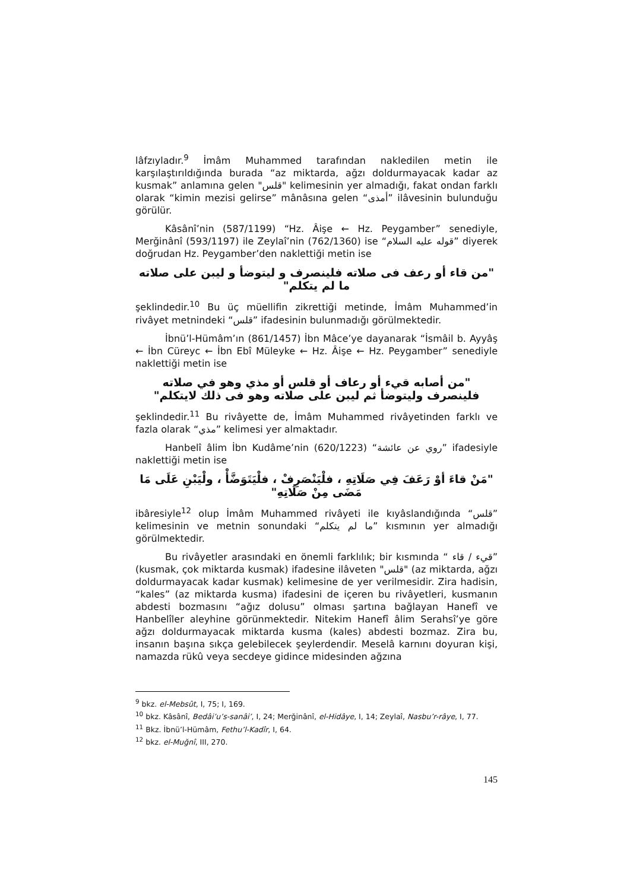lâfzıyladır.<sup>9</sup> İmâm Muhammed tarafından nakledilen metin ile karşılaştırıldığında burada “az miktarda, ağzı doldurmayacak kadar az kusmak” anlamına gelen "قلس" kelimesinin yer almadığı, fakat ondan farklı olarak “kimin mezisi gelirse” mânâsına gelen “أمذى” ilâvesinin bulunduğu görülür.
Kâsânî’nin (587/1199) “Hz. Âişe ← Hz. Peygamber” senediyle, Merğinânî (593/1197) ile Zeylaî’nin (762/1360) ise “قوله عليه السلام” diyerek doğrudan Hz. Peygamber’den naklettiği metin ise
"من قاء أو رعف فى صلاته فلينصرف و ليتوضأ و ليبن على صلاته ما لم يتكلم"
şeklindedir.<sup>10</sup> Bu üç müellifin zikrettiği metinde, İmâm Muhammed’in rivâyet metnindeki “قلس” ifadesinin bulunmadığı görülmektedir.
İbnü’l-Hümâm’ın (861/1457) İbn Mâce’ye dayanarak “İsmâil b. Ayyâş ← İbn Cüreyc ← İbn Ebî Müleyke ← Hz. Âişe ← Hz. Peygamber” senediyle naklettiği metin ise
"من أصابه قيء أو رعاف أو قلس أو مذي وهو في صلاته فلينصرف وليتوضأ ثم ليبن على صلاته وهو فى ذلك لايتكلم"
şeklindedir.<sup>11</sup> Bu rivâyette de, İmâm Muhammed rivâyetinden farklı ve fazla olarak “مذي” kelimesi yer almaktadır.
Hanbelî âlim İbn Kudâme’nin (620/1223) “روي عن عائشة” ifadesiyle naklettiği metin ise
"مَنْ قاءَ أوْ رَعَفَ فِي صَلَاتِهِ ، فلْيَنْصَرِفْ ، فلْيَتَوَضَّأْ ، ولْيَبْنِ عَلَى مَا مَضَى مِنْ صَلَاتِهِ"
ibâresiyle<sup>12</sup> olup İmâm Muhammed rivâyeti ile kıyâslandığında “قلس” kelimesinin ve metnin sonundaki “ما لم يتكلم” kısmının yer almadığı görülmektedir.
Bu rivâyetler arasındaki en önemli farklılık; bir kısmında “ قيء / قاء” (kusmak, çok miktarda kusmak) ifadesine ilâveten "قلس" (az miktarda, ağzı doldurmayacak kadar kusmak) kelimesine de yer verilmesidir. Zira hadisin, “kales” (az miktarda kusma) ifadesini de içeren bu rivâyetleri, kusmanın abdesti bozmasını “ağız dolusu” olması şartına bağlayan Hanefî ve Hanbelîler aleyhine görünmektedir. Nitekim Hanefî âlim Serahsî’ye göre ağzı doldurmayacak miktarda kusma (kales) abdesti bozmaz. Zira bu, insanın başına sıkça gelebilecek şeylerdendir. Meselâ karnını doyuran kişi, namazda rükû veya secdeye gidince midesinden ağzına
<sup>9</sup> bkz. el-Mebsût, I, 75; I, 169.
<sup>10</sup> bkz. Kâsânî, Bedâi’u’s-sanâi’, I, 24; Merğinânî, el-Hidâye, I, 14; Zeylaî, Nasbu’r-râye, I, 77.
<sup>11</sup> Bkz. İbnü’l-Hümâm, Fethu’l-Kadîr, I, 64.
<sup>12</sup> bkz. el-Muğnî, III, 270.
145